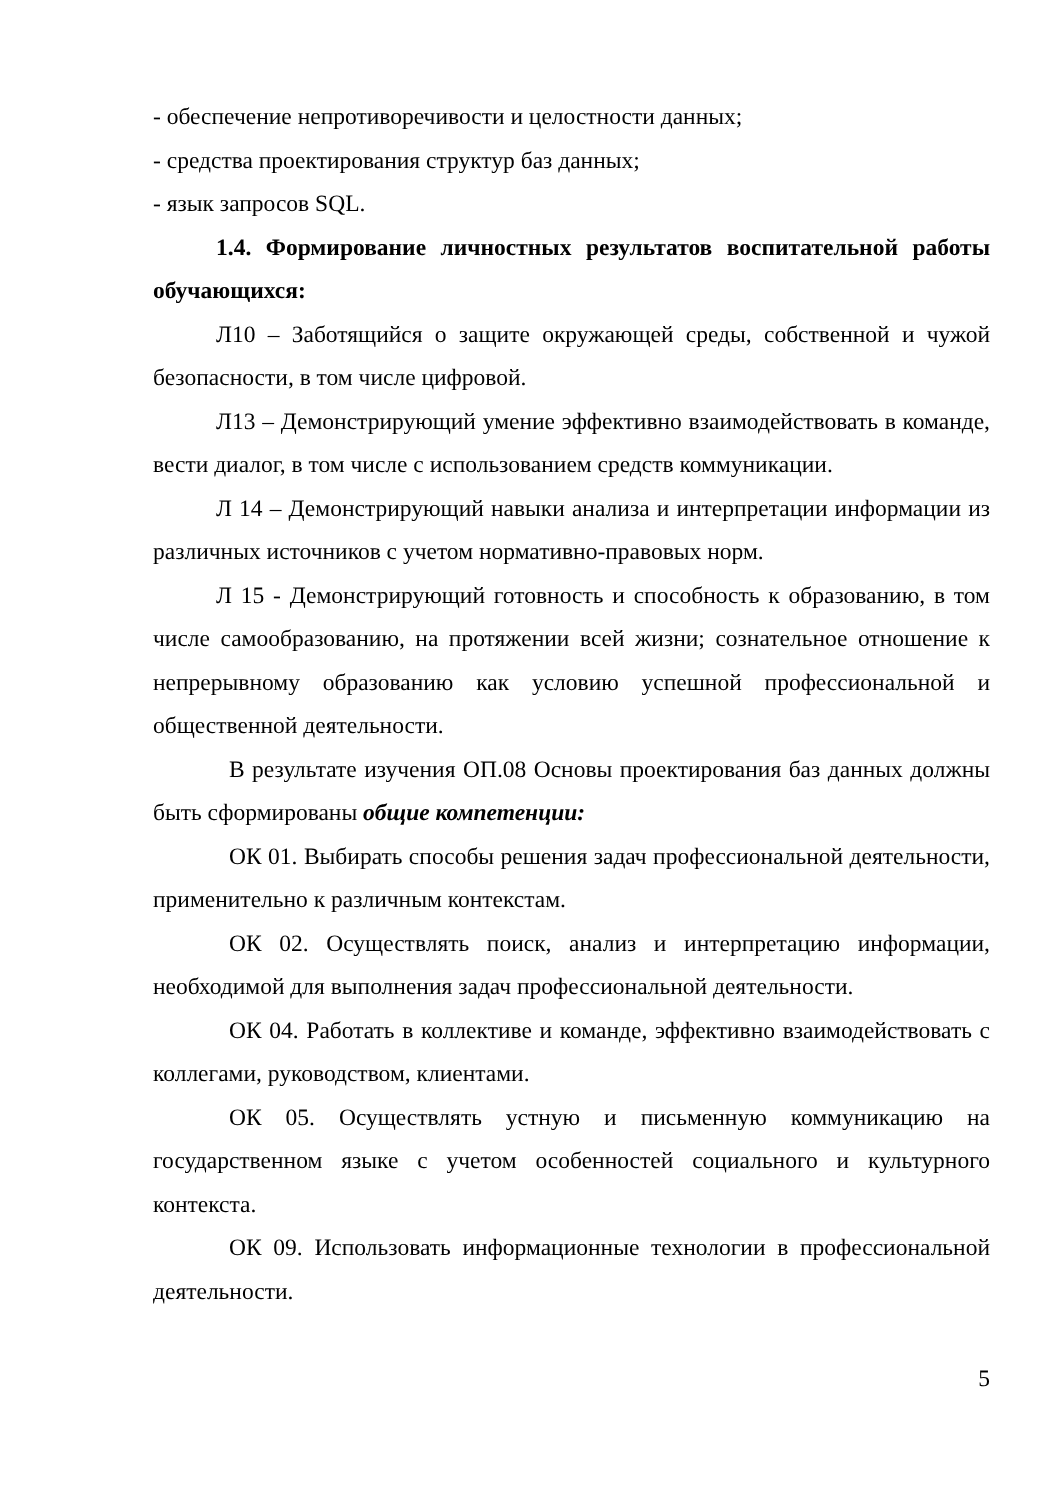- обеспечение непротиворечивости и целостности данных;
- средства проектирования структур баз данных;
- язык запросов SQL.
1.4. Формирование личностных результатов воспитательной работы обучающихся:
Л10 – Заботящийся о защите окружающей среды, собственной и чужой безопасности, в том числе цифровой.
Л13 – Демонстрирующий умение эффективно взаимодействовать в команде, вести диалог, в том числе с использованием средств коммуникации.
Л 14 – Демонстрирующий навыки анализа и интерпретации информации из различных источников с учетом нормативно-правовых норм.
Л 15 - Демонстрирующий готовность и способность к образованию, в том числе самообразованию, на протяжении всей жизни; сознательное отношение к непрерывному образованию как условию успешной профессиональной и общественной деятельности.
В результате изучения ОП.08 Основы проектирования баз данных должны быть сформированы общие компетенции:
ОК 01. Выбирать способы решения задач профессиональной деятельности, применительно к различным контекстам.
ОК 02. Осуществлять поиск, анализ и интерпретацию информации, необходимой для выполнения задач профессиональной деятельности.
ОК 04. Работать в коллективе и команде, эффективно взаимодействовать с коллегами, руководством, клиентами.
ОК 05. Осуществлять устную и письменную коммуникацию на государственном языке с учетом особенностей социального и культурного контекста.
ОК 09. Использовать информационные технологии в профессиональной деятельности.
5